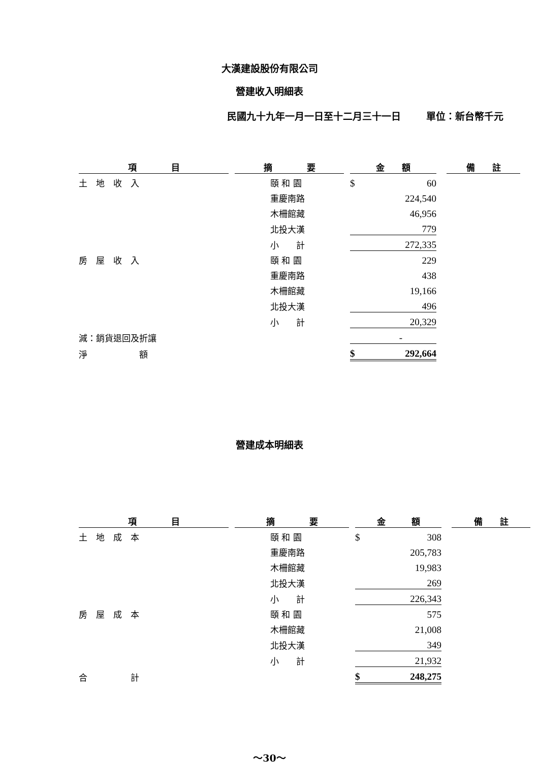大漢建設股份有限公司
營建收入明細表
民國九十九年一月一日至十二月三十一日 單位：新台幣千元
| 項 目 | | 摘 要 | | 金 額 | | | 備 註 |
| 土 地 收 入 | | 頤 和 園 | | $ | 60 | | |
| | | 重慶南路 | | | 224,540 | | |
| | | 木柵館藏 | | | 46,956 | | |
| | | 北投大漢 | | | 779 | | |
| | | 小 計 | | | 272,335 | | |
| 房 屋 收 入 | | 頤 和 園 | | | 229 | | |
| | | 重慶南路 | | | 438 | | |
| | | 木柵館藏 | | | 19,166 | | |
| | | 北投大漢 | | | 496 | | |
| | | 小 計 | | | 20,329 | | |
| 減：銷貨退回及折讓 | | | | | - | | |
| 淨 額 | | | | $ | 292,664 | | |
營建成本明細表
| 項 目 | | 摘 要 | | 金 額 | | | 備 註 |
| 土 地 成 本 | | 頤 和 園 | | $ | 308 | | |
| | | 重慶南路 | | | 205,783 | | |
| | | 木柵館藏 | | | 19,983 | | |
| | | 北投大漢 | | | 269 | | |
| | | 小 計 | | | 226,343 | | |
| 房 屋 成 本 | | 頤 和 園 | | | 575 | | |
| | | 木柵館藏 | | | 21,008 | | |
| | | 北投大漢 | | | 349 | | |
| | | 小 計 | | | 21,932 | | |
| 合 計 | | | | $ | 248,275 | | |
～30～